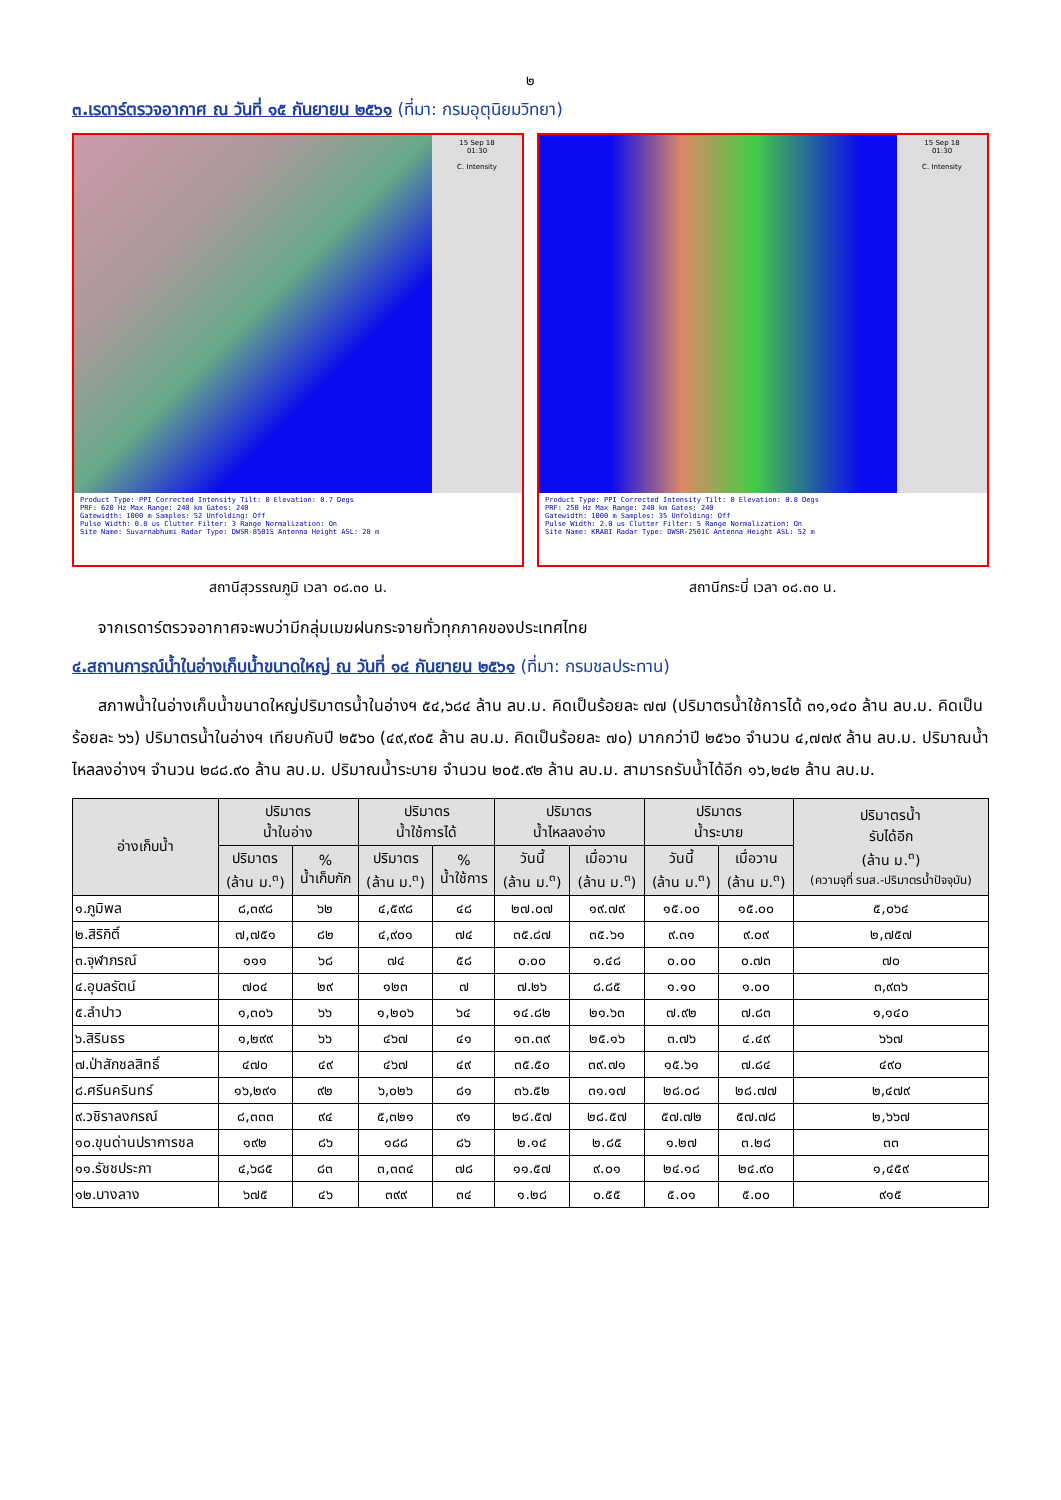๒
๓.เรดาร์ตรวจอากาศ ณ วันที่ ๑๕ กันยายน ๒๕๖๑ (ที่มา: กรมอุตุนิยมวิทยา)
15 Sep 18
01:30
C. Intensity
Product Type: PPI Corrected Intensity Tilt: 0 Elevation: 0.7 Degs
PRF: 620 Hz Max Range: 240 km Gates: 240
Gatewidth: 1000 m Samples: 52 Unfolding: Off
Pulse Width: 0.8 us Clutter Filter: 3 Range Normalization: On
Site Name: Suvarnabhumi Radar Type: DWSR-8501S Antenna Height ASL: 28 m
สถานีสุวรรณภูมิ เวลา ๐๘.๓๐ น.
15 Sep 18
01:30
C. Intensity
Product Type: PPI Corrected Intensity Tilt: 0 Elevation: 0.8 Degs
PRF: 250 Hz Max Range: 240 km Gates: 240
Gatewidth: 1000 m Samples: 35 Unfolding: Off
Pulse Width: 2.0 us Clutter Filter: 5 Range Normalization: On
Site Name: KRABI Radar Type: DWSR-2501C Antenna Height ASL: 52 m
สถานีกระบี่ เวลา ๐๘.๓๐ น.
จากเรดาร์ตรวจอากาศจะพบว่ามีกลุ่มเมฆฝนกระจายทั่วทุกภาคของประเทศไทย
๔.สถานการณ์น้ำในอ่างเก็บน้ำขนาดใหญ่ ณ วันที่ ๑๔ กันยายน ๒๕๖๑ (ที่มา: กรมชลประทาน)
สภาพน้ำในอ่างเก็บน้ำขนาดใหญ่ปริมาตรน้ำในอ่างฯ ๕๔,๖๘๔ ล้าน ลบ.ม. คิดเป็นร้อยละ ๗๗ (ปริมาตรน้ำใช้การได้ ๓๑,๑๔๐ ล้าน ลบ.ม. คิดเป็นร้อยละ ๖๖) ปริมาตรน้ำในอ่างฯ เทียบกับปี ๒๕๖๐ (๔๙,๙๐๕ ล้าน ลบ.ม. คิดเป็นร้อยละ ๗๐) มากกว่าปี ๒๕๖๐ จำนวน ๔,๗๗๙ ล้าน ลบ.ม. ปริมาณน้ำไหลลงอ่างฯ จำนวน ๒๘๘.๙๐ ล้าน ลบ.ม. ปริมาณน้ำระบาย จำนวน ๒๐๕.๙๒ ล้าน ลบ.ม. สามารถรับน้ำได้อีก ๑๖,๒๔๒ ล้าน ลบ.ม.
| อ่างเก็บน้ำ | ปริมาตร น้ำในอ่าง | | ปริมาตร น้ำใช้การได้ | | ปริมาตร น้ำไหลลงอ่าง | | ปริมาตร น้ำระบาย | | ปริมาตรน้ำ รับได้อีก (ล้าน ม.<sup>๓</sup>) (ความจุที่ รนส.-ปริมาตรน้ำปัจจุบัน) |
| --- | --- | --- | --- | --- | --- | --- | --- | --- | --- |
| | ปริมาตร (ล้าน ม.<sup>๓</sup>) | % น้ำเก็บกัก | ปริมาตร (ล้าน ม.<sup>๓</sup>) | % น้ำใช้การ | วันนี้ (ล้าน ม.<sup>๓</sup>) | เมื่อวาน (ล้าน ม.<sup>๓</sup>) | วันนี้ (ล้าน ม.<sup>๓</sup>) | เมื่อวาน (ล้าน ม.<sup>๓</sup>) | |
| ๑.ภูมิพล | ๘,๓๙๘ | ๖๒ | ๔,๕๙๘ | ๔๘ | ๒๗.๐๗ | ๑๙.๗๙ | ๑๕.๐๐ | ๑๕.๐๐ | ๕,๐๖๔ |
| ๒.สิริกิติ์ | ๗,๗๕๑ | ๘๒ | ๔,๙๐๑ | ๗๔ | ๓๕.๘๗ | ๓๕.๖๑ | ๙.๓๑ | ๙.๐๙ | ๒,๗๕๗ |
| ๓.จุฬาภรณ์ | ๑๑๑ | ๖๘ | ๗๔ | ๕๘ | ๐.๐๐ | ๑.๔๘ | ๐.๐๐ | ๐.๗๓ | ๗๐ |
| ๔.อุบลรัตน์ | ๗๐๔ | ๒๙ | ๑๒๓ | ๗ | ๗.๒๖ | ๘.๘๕ | ๑.๑๐ | ๑.๐๐ | ๓,๙๓๖ |
| ๕.ลำปาว | ๑,๓๐๖ | ๖๖ | ๑,๒๐๖ | ๖๔ | ๑๔.๘๒ | ๒๑.๖๓ | ๗.๙๒ | ๗.๘๓ | ๑,๑๔๐ |
| ๖.สิรินธร | ๑,๒๙๙ | ๖๖ | ๔๖๗ | ๔๑ | ๑๓.๓๙ | ๒๕.๑๖ | ๓.๗๖ | ๔.๔๙ | ๖๖๗ |
| ๗.ป่าสักชลสิทธิ์ | ๔๗๐ | ๔๙ | ๔๖๗ | ๔๙ | ๓๕.๕๐ | ๓๙.๗๑ | ๑๕.๖๑ | ๗.๘๔ | ๔๙๐ |
| ๘.ศรีนครินทร์ | ๑๖,๒๙๑ | ๙๒ | ๖,๐๒๖ | ๘๑ | ๓๖.๕๒ | ๓๑.๑๗ | ๒๘.๐๘ | ๒๘.๗๗ | ๒,๔๗๙ |
| ๙.วชิราลงกรณ์ | ๘,๓๓๓ | ๙๔ | ๕,๓๒๑ | ๙๑ | ๒๘.๕๗ | ๒๘.๕๗ | ๕๗.๗๒ | ๕๗.๗๘ | ๒,๖๖๗ |
| ๑๐.ขุนด่านปราการชล | ๑๙๒ | ๘๖ | ๑๘๘ | ๘๖ | ๒.๑๔ | ๒.๘๕ | ๑.๒๗ | ๓.๒๘ | ๓๓ |
| ๑๑.รัชชประภา | ๔,๖๘๕ | ๘๓ | ๓,๓๓๔ | ๗๘ | ๑๑.๕๗ | ๙.๐๑ | ๒๔.๑๘ | ๒๔.๙๐ | ๑,๔๕๙ |
| ๑๒.บางลาง | ๖๗๕ | ๔๖ | ๓๙๙ | ๓๔ | ๑.๒๘ | ๐.๕๕ | ๕.๐๑ | ๕.๐๐ | ๙๑๕ |